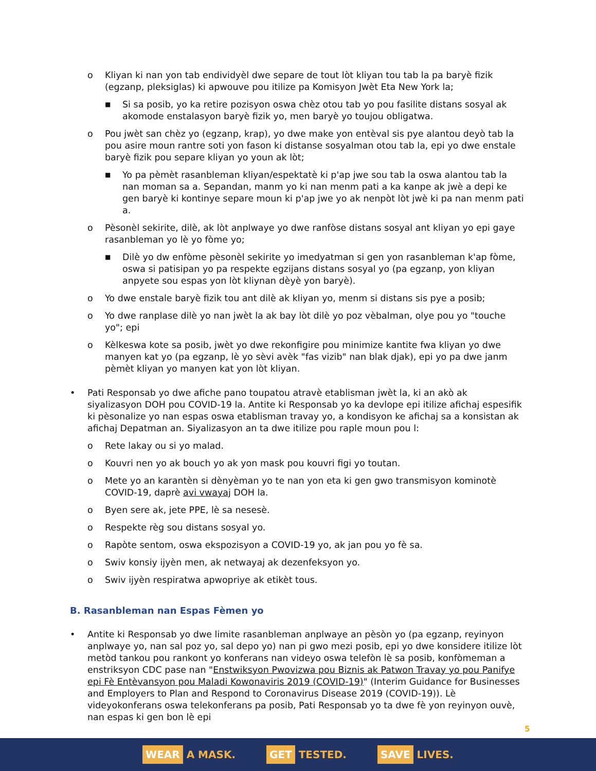o Kliyan ki nan yon tab endividyèl dwe separe de tout lòt kliyan tou tab la pa baryè fizik (egzanp, pleksiglas) ki apwouve pou itilize pa Komisyon Jwèt Eta New York la;
■
Si sa posib, yo ka retire pozisyon oswa chèz otou tab yo pou fasilite distans sosyal ak akomode enstalasyon baryè fizik yo, men baryè yo toujou obligatwa.
o Pou jwèt san chèz yo (egzanp, krap), yo dwe make yon entèval sis pye alantou deyò tab la pou asire moun rantre soti yon fason ki distanse sosyalman otou tab la, epi yo dwe enstale baryè fizik pou separe kliyan yo youn ak lòt;
■
Yo pa pèmèt rasanbleman kliyan/espektatè ki p'ap jwe sou tab la oswa alantou tab la nan moman sa a. Sepandan, manm yo ki nan menm pati a ka kanpe ak jwè a depi ke gen baryè ki kontinye separe moun ki p'ap jwe yo ak nenpòt lòt jwè ki pa nan menm pati a.
o Pèsonèl sekirite, dilè, ak lòt anplwaye yo dwe ranfòse distans sosyal ant kliyan yo epi gaye rasanbleman yo lè yo fòme yo;
■
Dilè yo dw enfòme pèsonèl sekirite yo imedyatman si gen yon rasanbleman k'ap fòme, oswa si patisipan yo pa respekte egzijans distans sosyal yo (pa egzanp, yon kliyan anpyete sou espas yon lòt kliynan dèyè yon baryè).
o Yo dwe enstale baryè fizik tou ant dilè ak kliyan yo, menm si distans sis pye a posib;
o Yo dwe ranplase dilè yo nan jwèt la ak bay lòt dilè yo poz vèbalman, olye pou yo "touche yo"; epi
o Kèlkeswa kote sa posib, jwèt yo dwe rekonfigire pou minimize kantite fwa kliyan yo dwe manyen kat yo (pa egzanp, lè yo sèvi avèk "fas vizib" nan blak djak), epi yo pa dwe janm pèmèt kliyan yo manyen kat yon lòt kliyan.
• Pati Responsab yo dwe afiche pano toupatou atravè etablisman jwèt la, ki an akò ak siyalizasyon DOH pou COVID-19 la. Antite ki Responsab yo ka devlope epi itilize afichaj espesifik ki pèsonalize yo nan espas oswa etablisman travay yo, a kondisyon ke afichaj sa a konsistan ak afichaj Depatman an. Siyalizasyon an ta dwe itilize pou raple moun pou l:
o Rete lakay ou si yo malad.
o Kouvri nen yo ak bouch yo ak yon mask pou kouvri figi yo toutan.
o Mete yo an karantèn si dènyèman yo te nan yon eta ki gen gwo transmisyon kominotè COVID-19, daprè avi vwayaj DOH la.
o Byen sere ak, jete PPE, lè sa nesesè.
o Respekte règ sou distans sosyal yo.
o Rapòte sentom, oswa ekspozisyon a COVID-19 yo, ak jan pou yo fè sa.
o Swiv konsiy ijyèn men, ak netwayaj ak dezenfeksyon yo.
o Swiv ijyèn respiratwa apwopriye ak etikèt tous.
B. Rasanbleman nan Espas Fèmen yo
• Antite ki Responsab yo dwe limite rasanbleman anplwaye an pèsòn yo (pa egzanp, reyinyon anplwaye yo, nan sal poz yo, sal depo yo) nan pi gwo mezi posib, epi yo dwe konsidere itilize lòt metòd tankou pou rankont yo konferans nan videyo oswa telefòn lè sa posib, konfòmeman a enstriksyon CDC pase nan "Enstwiksyon Pwovizwa pou Biznis ak Patwon Travay yo pou Panifye epi Fè Entèvansyon pou Maladi Kowonaviris 2019 (COVID-19)" (Interim Guidance for Businesses and Employers to Plan and Respond to Coronavirus Disease 2019 (COVID-19)). Lè videyokonferans oswa telekonferans pa posib, Pati Responsab yo ta dwe fè yon reyinyon ouvè, nan espas ki gen bon lè epi
5
WEAR A MASK. GET TESTED. SAVE LIVES.